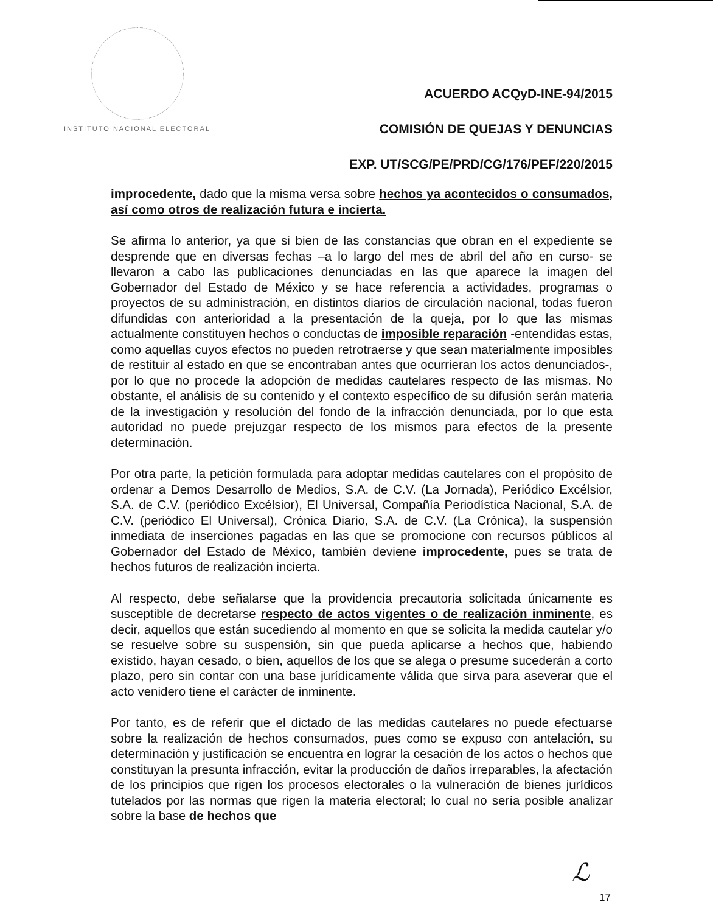INSTITUTO NACIONAL ELECTORAL
ACUERDO ACQyD-INE-94/2015
COMISIÓN DE QUEJAS Y DENUNCIAS
EXP. UT/SCG/PE/PRD/CG/176/PEF/220/2015
improcedente, dado que la misma versa sobre hechos ya acontecidos o consumados, así como otros de realización futura e incierta.
Se afirma lo anterior, ya que si bien de las constancias que obran en el expediente se desprende que en diversas fechas –a lo largo del mes de abril del año en curso- se llevaron a cabo las publicaciones denunciadas en las que aparece la imagen del Gobernador del Estado de México y se hace referencia a actividades, programas o proyectos de su administración, en distintos diarios de circulación nacional, todas fueron difundidas con anterioridad a la presentación de la queja, por lo que las mismas actualmente constituyen hechos o conductas de imposible reparación -entendidas estas, como aquellas cuyos efectos no pueden retrotraerse y que sean materialmente imposibles de restituir al estado en que se encontraban antes que ocurrieran los actos denunciados-, por lo que no procede la adopción de medidas cautelares respecto de las mismas. No obstante, el análisis de su contenido y el contexto específico de su difusión serán materia de la investigación y resolución del fondo de la infracción denunciada, por lo que esta autoridad no puede prejuzgar respecto de los mismos para efectos de la presente determinación.
Por otra parte, la petición formulada para adoptar medidas cautelares con el propósito de ordenar a Demos Desarrollo de Medios, S.A. de C.V. (La Jornada), Periódico Excélsior, S.A. de C.V. (periódico Excélsior), El Universal, Compañía Periodística Nacional, S.A. de C.V. (periódico El Universal), Crónica Diario, S.A. de C.V. (La Crónica), la suspensión inmediata de inserciones pagadas en las que se promocione con recursos públicos al Gobernador del Estado de México, también deviene improcedente, pues se trata de hechos futuros de realización incierta.
Al respecto, debe señalarse que la providencia precautoria solicitada únicamente es susceptible de decretarse respecto de actos vigentes o de realización inminente, es decir, aquellos que están sucediendo al momento en que se solicita la medida cautelar y/o se resuelve sobre su suspensión, sin que pueda aplicarse a hechos que, habiendo existido, hayan cesado, o bien, aquellos de los que se alega o presume sucederán a corto plazo, pero sin contar con una base jurídicamente válida que sirva para aseverar que el acto venidero tiene el carácter de inminente.
Por tanto, es de referir que el dictado de las medidas cautelares no puede efectuarse sobre la realización de hechos consumados, pues como se expuso con antelación, su determinación y justificación se encuentra en lograr la cesación de los actos o hechos que constituyan la presunta infracción, evitar la producción de daños irreparables, la afectación de los principios que rigen los procesos electorales o la vulneración de bienes jurídicos tutelados por las normas que rigen la materia electoral; lo cual no sería posible analizar sobre la base de hechos que
ℒ
17